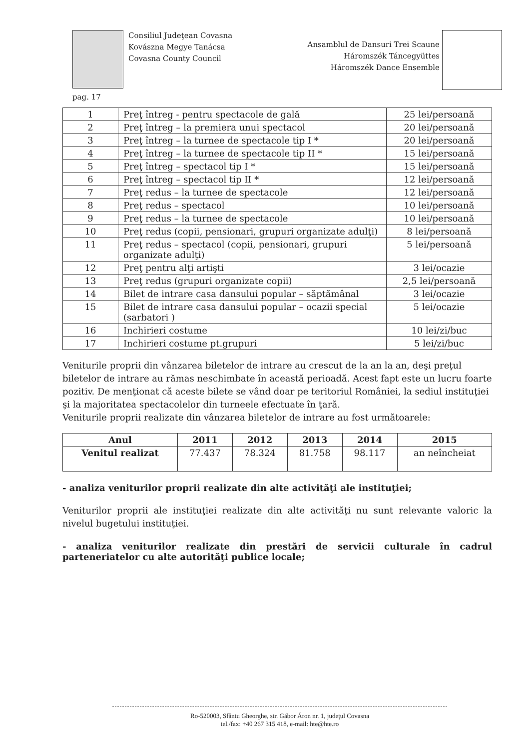Consiliul Judeţean Covasna
Kovászna Megye Tanácsa
Covasna County Council
Ansamblul de Dansuri Trei Scaune
Háromszék Táncegyüttes
Háromszék Dance Ensemble
pag. 17
| 1 | Preţ întreg - pentru spectacole de gală | 25 lei/persoană |
| 2 | Preţ întreg – la premiera unui spectacol | 20 lei/persoană |
| 3 | Preţ întreg – la turnee de spectacole tip I * | 20 lei/persoană |
| 4 | Preţ întreg – la turnee de spectacole tip II * | 15 lei/persoană |
| 5 | Preţ întreg – spectacol tip I * | 15 lei/persoană |
| 6 | Preţ întreg – spectacol tip II * | 12 lei/persoană |
| 7 | Preţ redus – la turnee de spectacole | 12 lei/persoană |
| 8 | Preţ redus – spectacol | 10 lei/persoană |
| 9 | Preţ redus – la turnee de spectacole | 10 lei/persoană |
| 10 | Preţ redus (copii, pensionari, grupuri organizate adulţi) | 8 lei/persoană |
| 11 | Preţ redus – spectacol (copii, pensionari, grupuri organizate adulţi) | 5 lei/persoană |
| 12 | Preţ pentru alţi artişti | 3 lei/ocazie |
| 13 | Preţ redus (grupuri organizate copii) | 2,5 lei/persoană |
| 14 | Bilet de intrare casa dansului popular – săptămânal | 3 lei/ocazie |
| 15 | Bilet de intrare casa dansului popular – ocazii special (sarbatori ) | 5 lei/ocazie |
| 16 | Inchirieri costume | 10 lei/zi/buc |
| 17 | Inchirieri costume pt.grupuri | 5 lei/zi/buc |
Veniturile proprii din vânzarea biletelor de intrare au crescut de la an la an, deşi preţul biletelor de intrare au rămas neschimbate în această perioadă. Acest fapt este un lucru foarte pozitiv. De menţionat că aceste bilete se vând doar pe teritoriul României, la sediul instituţiei şi la majoritatea spectacolelor din turneele efectuate în ţară.
Veniturile proprii realizate din vânzarea biletelor de intrare au fost următoarele:
| Anul | 2011 | 2012 | 2013 | 2014 | 2015 |
| --- | --- | --- | --- | --- | --- |
| Venitul realizat | 77.437 | 78.324 | 81.758 | 98.117 | an neîncheiat |
- analiza veniturilor proprii realizate din alte activităţi ale instituţiei;
Veniturilor proprii ale instituţiei realizate din alte activităţi nu sunt relevante valoric la nivelul bugetului instituţiei.
- analiza veniturilor realizate din prestări de servicii culturale în cadrul parteneriatelor cu alte autorităţi publice locale;
Ro-520003, Sfântu Gheorghe, str. Gábor Áron nr. 1, judeţul Covasna
tel./fax: +40 267 315 418, e-mail: hte@hte.ro